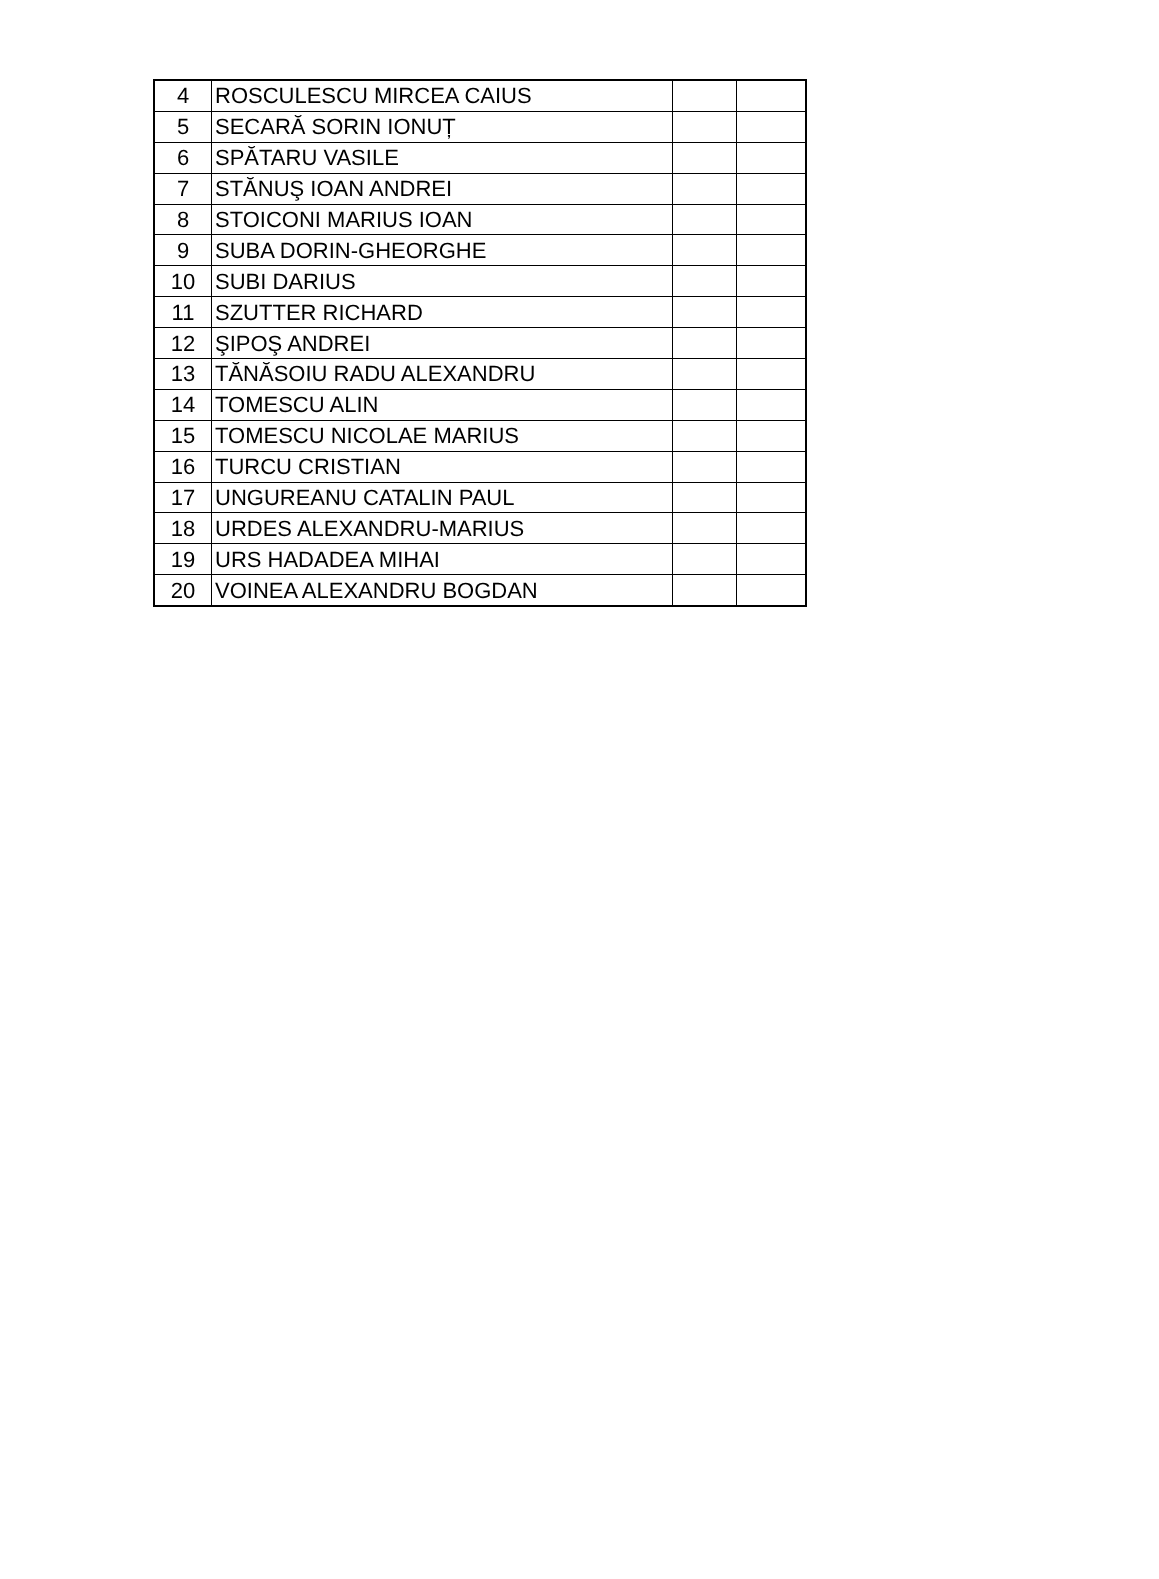| 4 | ROSCULESCU MIRCEA CAIUS | | |
| 5 | SECARĂ SORIN IONUȚ | | |
| 6 | SPĂTARU VASILE | | |
| 7 | STĂNUŞ IOAN ANDREI | | |
| 8 | STOICONI MARIUS IOAN | | |
| 9 | SUBA DORIN-GHEORGHE | | |
| 10 | SUBI DARIUS | | |
| 11 | SZUTTER RICHARD | | |
| 12 | ŞIPOŞ ANDREI | | |
| 13 | TĂNĂSOIU RADU ALEXANDRU | | |
| 14 | TOMESCU ALIN | | |
| 15 | TOMESCU NICOLAE MARIUS | | |
| 16 | TURCU CRISTIAN | | |
| 17 | UNGUREANU CATALIN PAUL | | |
| 18 | URDES ALEXANDRU-MARIUS | | |
| 19 | URS HADADEA MIHAI | | |
| 20 | VOINEA ALEXANDRU BOGDAN | | |